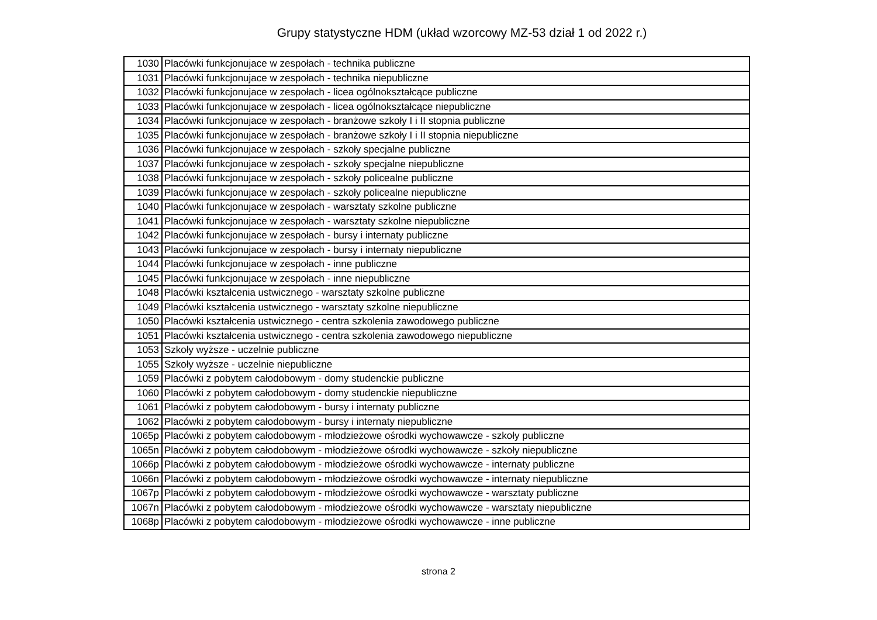Grupy statystyczne HDM (układ wzorcowy MZ-53 dział 1 od 2022 r.)
| 1030 | Placówki funkcjonujace w zespołach - technika publiczne |
| 1031 | Placówki funkcjonujace w zespołach - technika niepubliczne |
| 1032 | Placówki funkcjonujace w zespołach - licea ogólnokształcące publiczne |
| 1033 | Placówki funkcjonujace w zespołach - licea ogólnokształcące niepubliczne |
| 1034 | Placówki funkcjonujace w zespołach - branżowe szkoły I i II stopnia publiczne |
| 1035 | Placówki funkcjonujace w zespołach - branżowe szkoły I i II stopnia niepubliczne |
| 1036 | Placówki funkcjonujace w zespołach - szkoły specjalne publiczne |
| 1037 | Placówki funkcjonujace w zespołach - szkoły specjalne niepubliczne |
| 1038 | Placówki funkcjonujace w zespołach - szkoły policealne publiczne |
| 1039 | Placówki funkcjonujace w zespołach - szkoły policealne niepubliczne |
| 1040 | Placówki funkcjonujace w zespołach - warsztaty szkolne publiczne |
| 1041 | Placówki funkcjonujace w zespołach - warsztaty szkolne niepubliczne |
| 1042 | Placówki funkcjonujace w zespołach - bursy i internaty publiczne |
| 1043 | Placówki funkcjonujace w zespołach - bursy i internaty niepubliczne |
| 1044 | Placówki funkcjonujace w zespołach - inne publiczne |
| 1045 | Placówki funkcjonujace w zespołach - inne niepubliczne |
| 1048 | Placówki kształcenia ustwicznego - warsztaty szkolne publiczne |
| 1049 | Placówki kształcenia ustwicznego - warsztaty szkolne niepubliczne |
| 1050 | Placówki kształcenia ustwicznego - centra szkolenia zawodowego publiczne |
| 1051 | Placówki kształcenia ustwicznego - centra szkolenia zawodowego niepubliczne |
| 1053 | Szkoły wyższe - uczelnie publiczne |
| 1055 | Szkoły wyższe - uczelnie niepubliczne |
| 1059 | Placówki z pobytem całodobowym - domy studenckie publiczne |
| 1060 | Placówki z pobytem całodobowym - domy studenckie niepubliczne |
| 1061 | Placówki z pobytem całodobowym - bursy i internaty publiczne |
| 1062 | Placówki z pobytem całodobowym - bursy i internaty niepubliczne |
| 1065p | Placówki z pobytem całodobowym - młodzieżowe ośrodki wychowawcze - szkoły publiczne |
| 1065n | Placówki z pobytem całodobowym - młodzieżowe ośrodki wychowawcze - szkoły niepubliczne |
| 1066p | Placówki z pobytem całodobowym - młodzieżowe ośrodki wychowawcze - internaty publiczne |
| 1066n | Placówki z pobytem całodobowym - młodzieżowe ośrodki wychowawcze - internaty niepubliczne |
| 1067p | Placówki z pobytem całodobowym - młodzieżowe ośrodki wychowawcze - warsztaty publiczne |
| 1067n | Placówki z pobytem całodobowym - młodzieżowe ośrodki wychowawcze - warsztaty niepubliczne |
| 1068p | Placówki z pobytem całodobowym - młodzieżowe ośrodki wychowawcze - inne publiczne |
strona 2